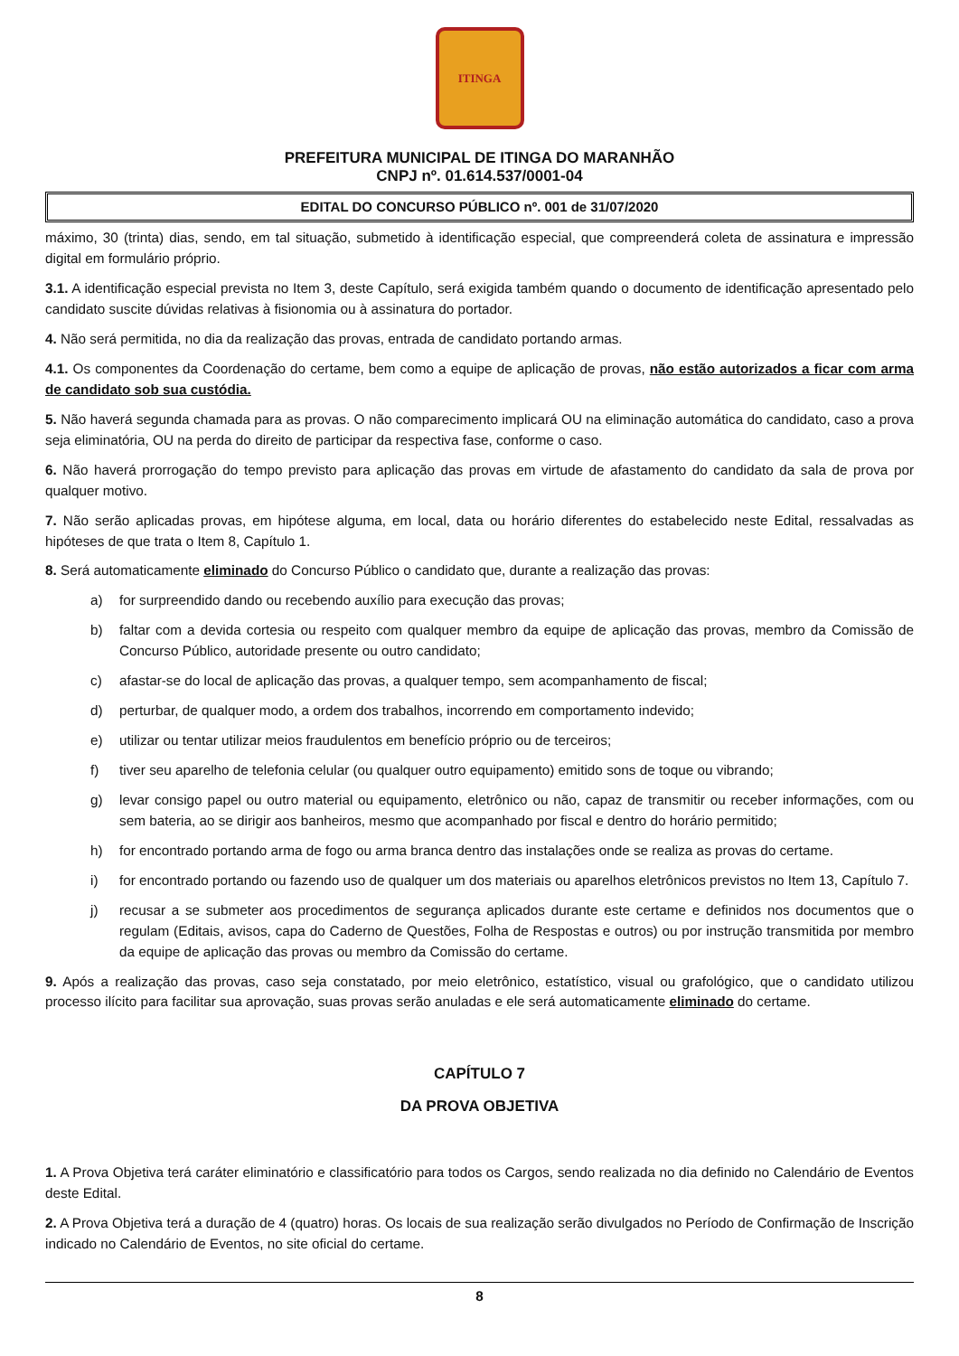ITINGA
PREFEITURA MUNICIPAL DE ITINGA DO MARANHÃO
CNPJ nº. 01.614.537/0001-04
EDITAL DO CONCURSO PÚBLICO nº. 001 de 31/07/2020
máximo, 30 (trinta) dias, sendo, em tal situação, submetido à identificação especial, que compreenderá coleta de assinatura e impressão digital em formulário próprio.
3.1. A identificação especial prevista no Item 3, deste Capítulo, será exigida também quando o documento de identificação apresentado pelo candidato suscite dúvidas relativas à fisionomia ou à assinatura do portador.
4. Não será permitida, no dia da realização das provas, entrada de candidato portando armas.
4.1. Os componentes da Coordenação do certame, bem como a equipe de aplicação de provas, não estão autorizados a ficar com arma de candidato sob sua custódia.
5. Não haverá segunda chamada para as provas. O não comparecimento implicará OU na eliminação automática do candidato, caso a prova seja eliminatória, OU na perda do direito de participar da respectiva fase, conforme o caso.
6. Não haverá prorrogação do tempo previsto para aplicação das provas em virtude de afastamento do candidato da sala de prova por qualquer motivo.
7. Não serão aplicadas provas, em hipótese alguma, em local, data ou horário diferentes do estabelecido neste Edital, ressalvadas as hipóteses de que trata o Item 8, Capítulo 1.
8. Será automaticamente eliminado do Concurso Público o candidato que, durante a realização das provas:
a) for surpreendido dando ou recebendo auxílio para execução das provas;
b) faltar com a devida cortesia ou respeito com qualquer membro da equipe de aplicação das provas, membro da Comissão de Concurso Público, autoridade presente ou outro candidato;
c) afastar-se do local de aplicação das provas, a qualquer tempo, sem acompanhamento de fiscal;
d) perturbar, de qualquer modo, a ordem dos trabalhos, incorrendo em comportamento indevido;
e) utilizar ou tentar utilizar meios fraudulentos em benefício próprio ou de terceiros;
f) tiver seu aparelho de telefonia celular (ou qualquer outro equipamento) emitido sons de toque ou vibrando;
g) levar consigo papel ou outro material ou equipamento, eletrônico ou não, capaz de transmitir ou receber informações, com ou sem bateria, ao se dirigir aos banheiros, mesmo que acompanhado por fiscal e dentro do horário permitido;
h) for encontrado portando arma de fogo ou arma branca dentro das instalações onde se realiza as provas do certame.
i) for encontrado portando ou fazendo uso de qualquer um dos materiais ou aparelhos eletrônicos previstos no Item 13, Capítulo 7.
j) recusar a se submeter aos procedimentos de segurança aplicados durante este certame e definidos nos documentos que o regulam (Editais, avisos, capa do Caderno de Questões, Folha de Respostas e outros) ou por instrução transmitida por membro da equipe de aplicação das provas ou membro da Comissão do certame.
9. Após a realização das provas, caso seja constatado, por meio eletrônico, estatístico, visual ou grafológico, que o candidato utilizou processo ilícito para facilitar sua aprovação, suas provas serão anuladas e ele será automaticamente eliminado do certame.
CAPÍTULO 7
DA PROVA OBJETIVA
1. A Prova Objetiva terá caráter eliminatório e classificatório para todos os Cargos, sendo realizada no dia definido no Calendário de Eventos deste Edital.
2. A Prova Objetiva terá a duração de 4 (quatro) horas. Os locais de sua realização serão divulgados no Período de Confirmação de Inscrição indicado no Calendário de Eventos, no site oficial do certame.
8